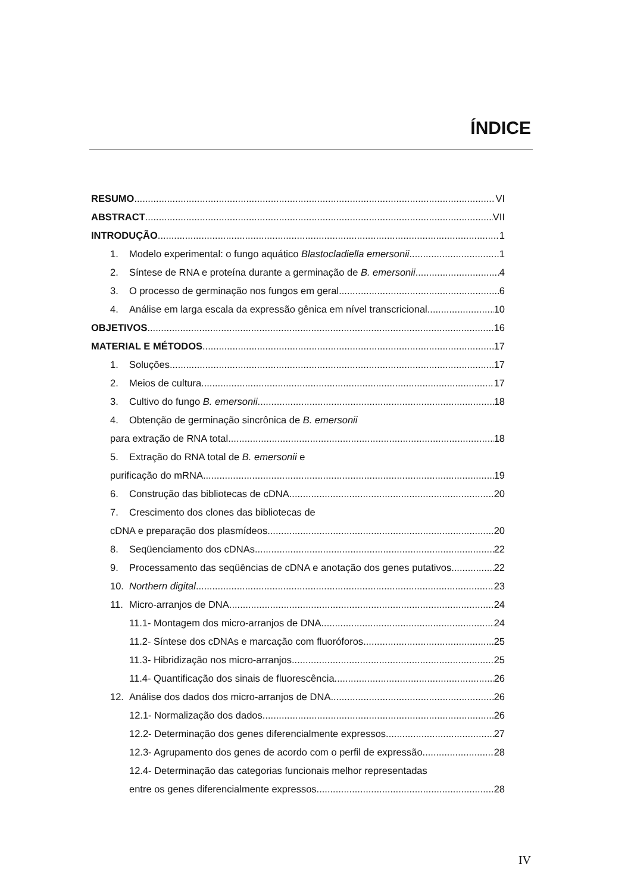ÍNDICE
RESUMO VI
ABSTRACT VII
INTRODUÇÃO 1
1. Modelo experimental: o fungo aquático Blastocladiella emersonii 1
2. Síntese de RNA e proteína durante a germinação de B. emersonii 4
3. O processo de germinação nos fungos em geral 6
4. Análise em larga escala da expressão gênica em nível transcricional 10
OBJETIVOS 16
MATERIAL E MÉTODOS 17
1. Soluções 17
2. Meios de cultura 17
3. Cultivo do fungo B. emersonii 18
4. Obtenção de germinação sincrônica de B. emersonii
para extração de RNA total 18
5. Extração do RNA total de B. emersonii e
purificação do mRNA 19
6. Construção das bibliotecas de cDNA 20
7. Crescimento dos clones das bibliotecas de
cDNA e preparação dos plasmídeos 20
8. Seqüenciamento dos cDNAs 22
9. Processamento das seqüências de cDNA e anotação dos genes putativos 22
10. Northern digital 23
11. Micro-arranjos de DNA 24
11.1- Montagem dos micro-arranjos de DNA 24
11.2- Síntese dos cDNAs e marcação com fluoróforos 25
11.3- Hibridização nos micro-arranjos 25
11.4- Quantificação dos sinais de fluorescência 26
12. Análise dos dados dos micro-arranjos de DNA 26
12.1- Normalização dos dados 26
12.2- Determinação dos genes diferencialmente expressos 27
12.3- Agrupamento dos genes de acordo com o perfil de expressão 28
12.4- Determinação das categorias funcionais melhor representadas
entre os genes diferencialmente expressos 28
IV